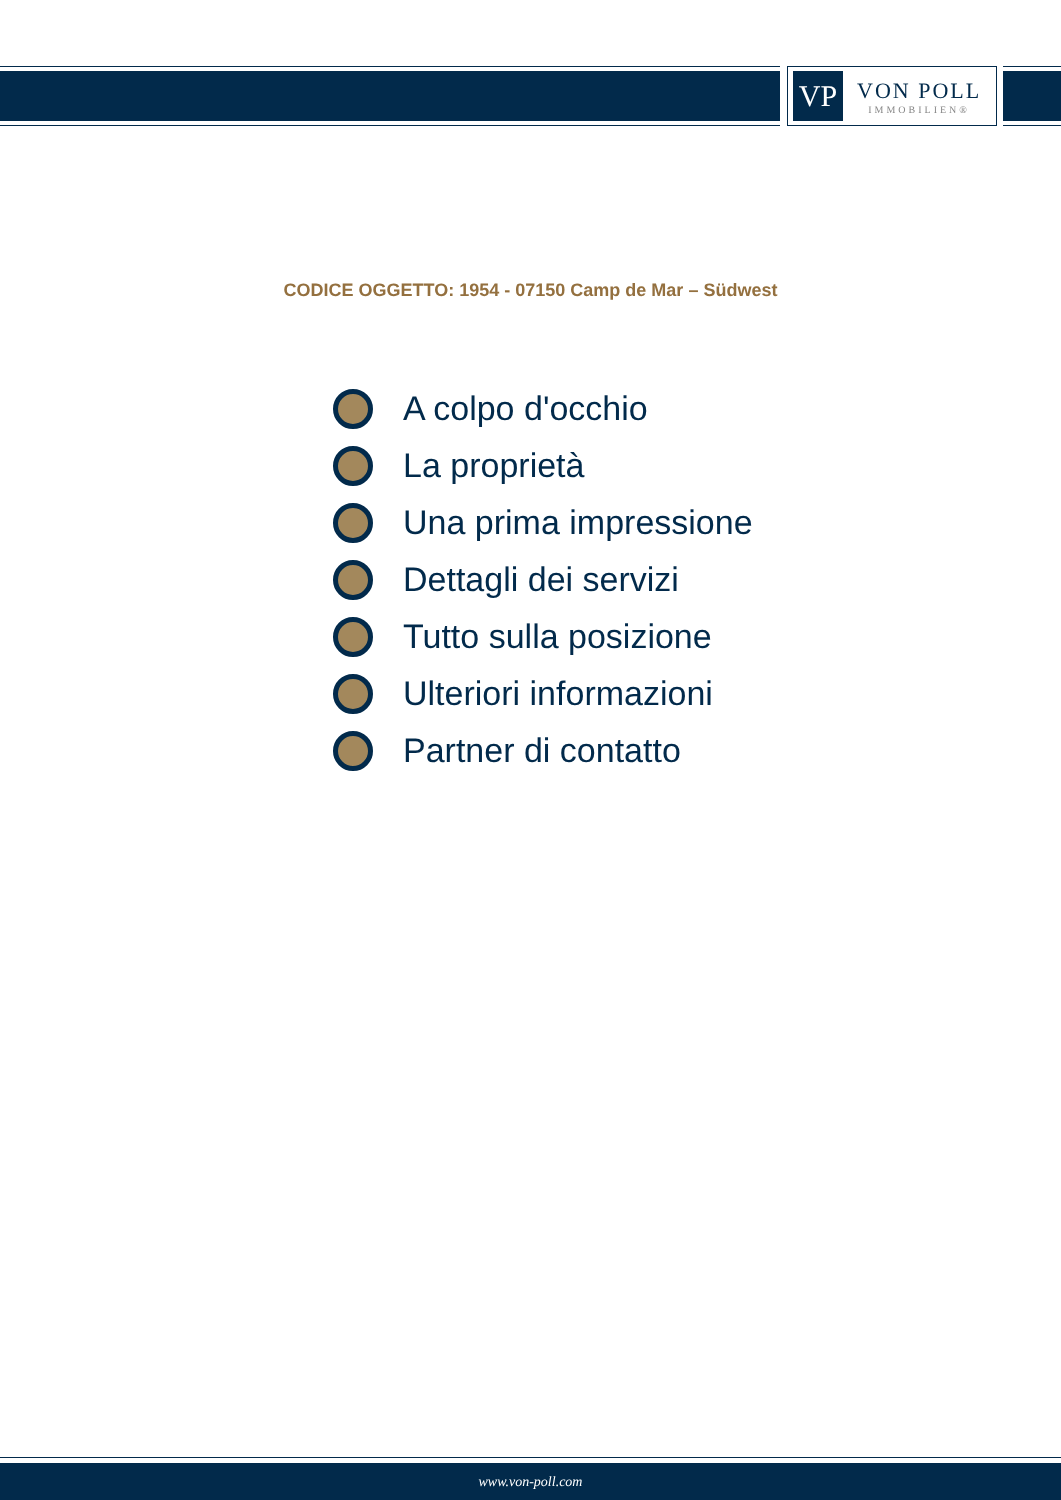VP
VON POLL
IMMOBILIEN®
CODICE OGGETTO: 1954 - 07150 Camp de Mar – Südwest
A colpo d'occhio
La proprietà
Una prima impressione
Dettagli dei servizi
Tutto sulla posizione
Ulteriori informazioni
Partner di contatto
www.von-poll.com